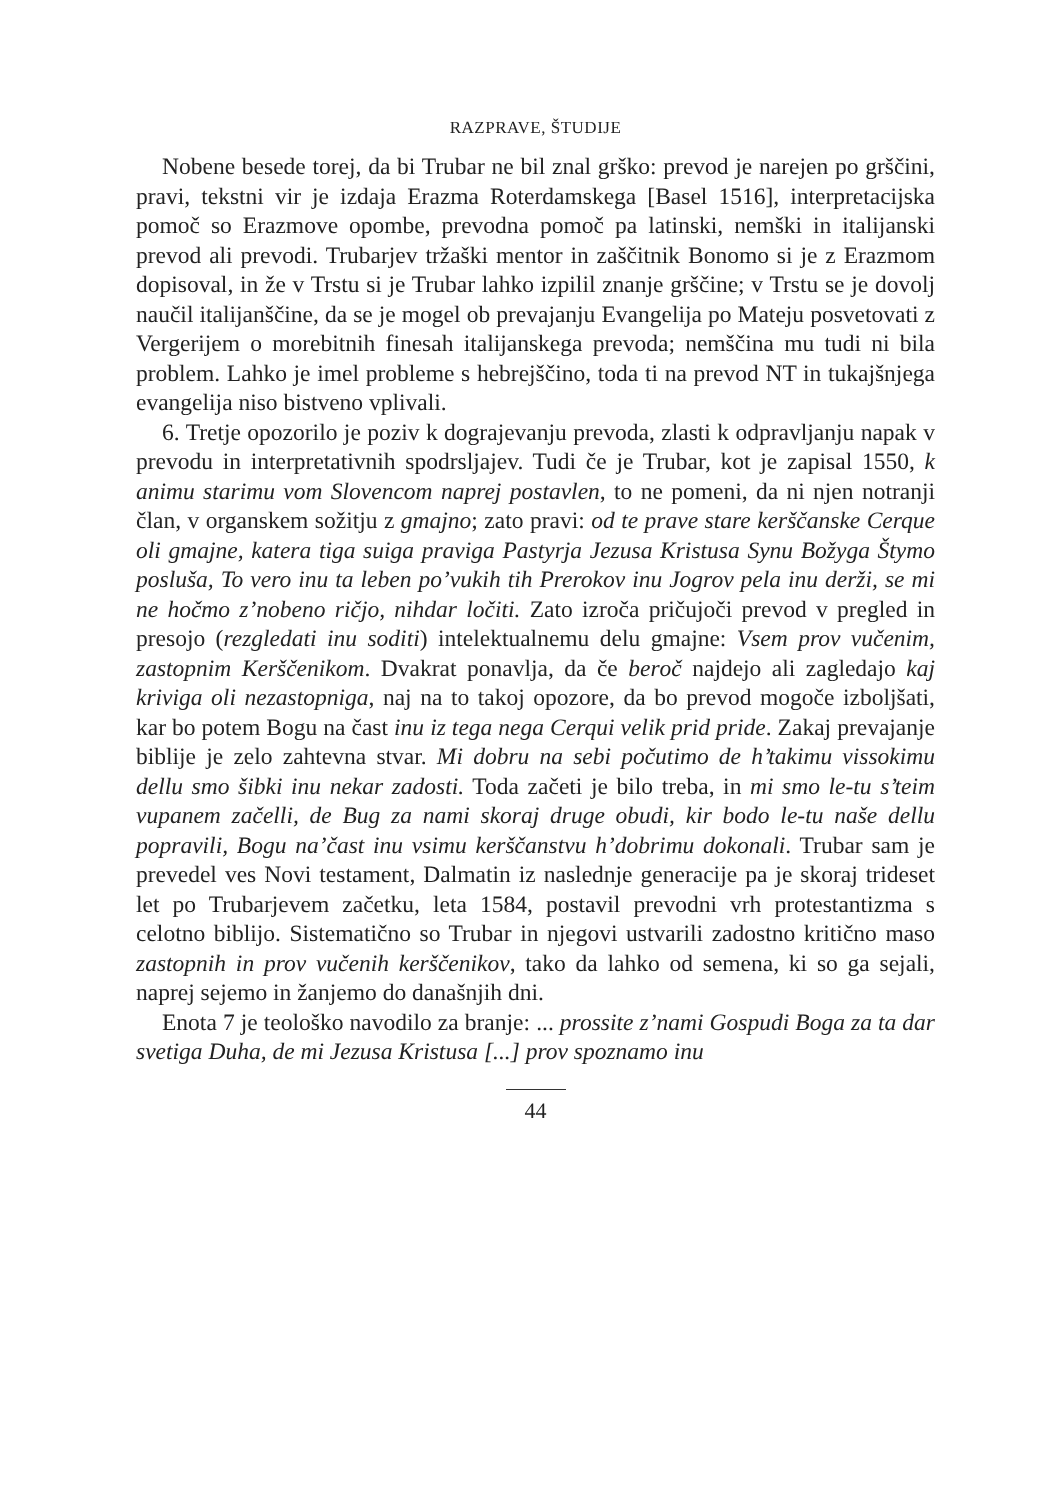RAZPRAVE, ŠTUDIJE
Nobene besede torej, da bi Trubar ne bil znal grško: prevod je narejen po grščini, pravi, tekstni vir je izdaja Erazma Roterdamskega [Basel 1516], interpretacijska pomoč so Erazmove opombe, prevodna pomoč pa latinski, nemški in italijanski prevod ali prevodi. Trubarjev tržaški mentor in zaščitnik Bonomo si je z Erazmom dopisoval, in že v Trstu si je Trubar lahko izpilil znanje grščine; v Trstu se je dovolj naučil italijanščine, da se je mogel ob prevajanju Evangelija po Mateju posvetovati z Vergerijem o morebitnih finesah italijanskega prevoda; nemščina mu tudi ni bila problem. Lahko je imel probleme s hebrejščino, toda ti na prevod NT in tukajšnjega evangelija niso bistveno vplivali.
6. Tretje opozorilo je poziv k dograjevanju prevoda, zlasti k odpravljanju napak v prevodu in interpretativnih spodrsljajev. Tudi če je Trubar, kot je zapisal 1550, k animu starimu vom Slovencom naprej postavlen, to ne pomeni, da ni njen notranji član, v organskem sožitju z gmajno; zato pravi: od te prave stare kerščanske Cerque oli gmajne, katera tiga suiga praviga Pastyrja Jezusa Kristusa Synu Božyga Štymo posluša, To vero inu ta leben po’vukih tih Prerokov inu Jogrov pela inu derži, se mi ne hočmo z’nobeno ričjo, nihdar ločiti. Zato izroča pričujoči prevod v pregled in presojo (rezgledati inu soditi) intelektualnemu delu gmajne: Vsem prov vučenim, zastopnim Kerščenikom. Dvakrat ponavlja, da če berоč najdejo ali zagledajo kaj kriviga oli nezastopniga, naj na to takoj opozore, da bo prevod mogoče izboljšati, kar bo potem Bogu na čast inu iz tega nega Cerqui velik prid pride. Zakaj prevajanje biblije je zelo zahtevna stvar. Mi dobru na sebi počutimo de h’takimu vissokimu dellu smo šibki inu nekar zadosti. Toda začeti je bilo treba, in mi smo le-tu s’teim vupanem začelli, de Bug za nami skoraj druge obudi, kir bodo le-tu naše dellu popravili, Bogu na’čast inu vsimu kerščanstvu h’dobrimu dokonali. Trubar sam je prevedel ves Novi testament, Dalmatin iz naslednje generacije pa je skoraj trideset let po Trubarjevem začetku, leta 1584, postavil prevodni vrh protestantizma s celotno biblijo. Sistematično so Trubar in njegovi ustvarili zadostno kritično maso zastopnih in prov vučenih kerščenikov, tako da lahko od semena, ki so ga sejali, naprej sejemo in žanjemo do današnjih dni.
Enota 7 je teološko navodilo za branje: ... prossite z’nami Gospudi Boga za ta dar svetiga Duha, de mi Jezusa Kristusa [...] prov spoznamo inu
44